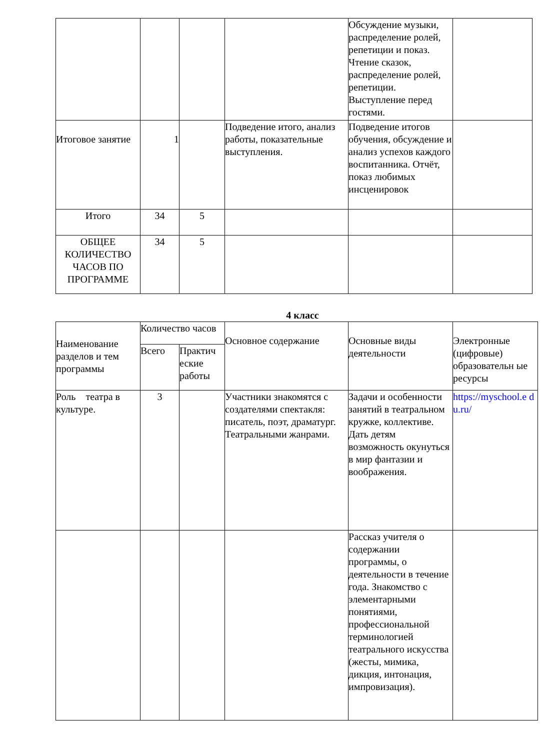| | | | | Обсуждение музыки, распределение ролей, репетиции и показ. Чтение сказок, распределение ролей, репетиции. Выступление перед гостями. | |
| Итоговое занятие | 1 | | Подведение итого, анализ работы, показательные выступления. | Подведение итогов обучения, обсуждение и анализ успехов каждого воспитанника. Отчёт, показ любимых инсценировок | |
| Итого | 34 | 5 | | | |
| ОБЩЕЕ КОЛИЧЕСТВО ЧАСОВ ПО ПРОГРАММЕ | 34 | 5 | | | |
4 класс
| Наименование разделов и тем программы | Количество часов | | Основное содержание | Основные виды деятельности | Электронные (цифровые) образовательн ые ресурсы |
| --- | --- | --- | --- | --- | --- |
| | Всего | Практич еские работы | | | |
| Роль театра в культуре. | 3 | | Участники знакомятся с создателями спектакля: писатель, поэт, драматург. Театральными жанрами. | Задачи и особенности занятий в театральном кружке, коллективе. Дать детям возможность окунуться в мир фантазии и воображения. | https://myschool.e d u.ru/ |
| | | | | Рассказ учителя о содержании программы, о деятельности в течение года. Знакомство с элементарными понятиями, профессиональной терминологией театрального искусства (жесты, мимика, дикция, интонация, импровизация). | |